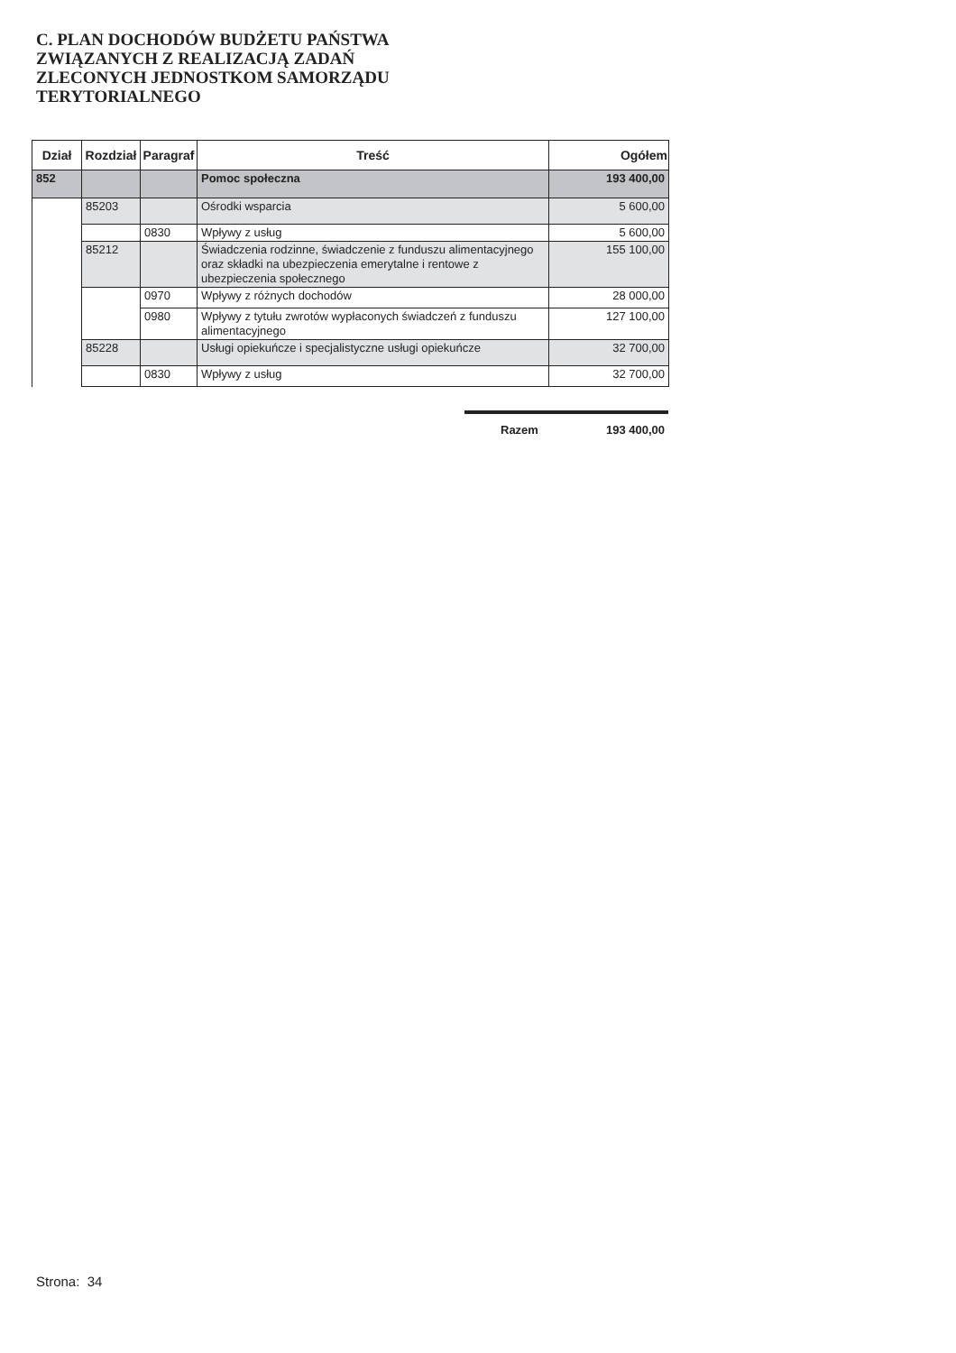C. PLAN DOCHODÓW BUDŻETU PAŃSTWA ZWIĄZANYCH Z REALIZACJĄ ZADAŃ ZLECONYCH JEDNOSTKOM SAMORZĄDU TERYTORIALNEGO
| Dział | Rozdział | Paragraf | Treść | Ogółem |
| --- | --- | --- | --- | --- |
| 852 | | | Pomoc społeczna | 193 400,00 |
| | 85203 | | Ośrodki wsparcia | 5 600,00 |
| | | 0830 | Wpływy z usług | 5 600,00 |
| | 85212 | | Świadczenia rodzinne, świadczenie z funduszu alimentacyjnego oraz składki na ubezpieczenia emerytalne i rentowe z ubezpieczenia społecznego | 155 100,00 |
| | | 0970 | Wpływy z różnych dochodów | 28 000,00 |
| | | 0980 | Wpływy z tytułu zwrotów wypłaconych świadczeń z funduszu alimentacyjnego | 127 100,00 |
| | 85228 | | Usługi opiekuńcze i specjalistyczne usługi opiekuńcze | 32 700,00 |
| | | 0830 | Wpływy z usług | 32 700,00 |
Razem 193 400,00
Strona: 34